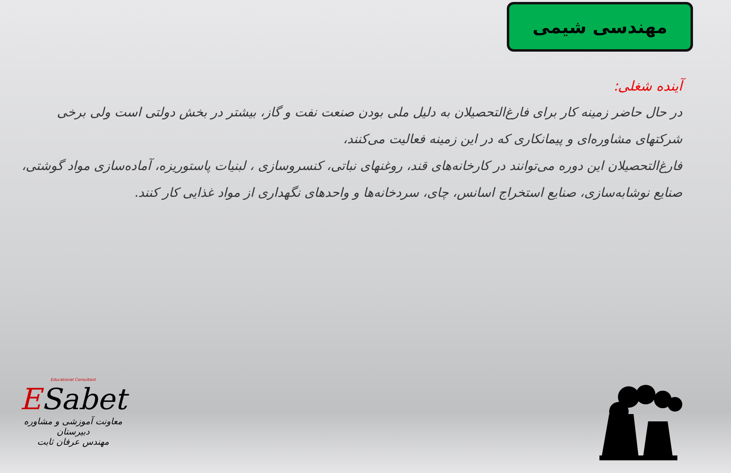مهندسی شیمی
آینده شغلی:
در حال حاضر زمینه کار برای فارغ‌التحصیلان به دلیل ملی بودن صنعت نفت و گاز، بیشتر در بخش دولتی است ولی برخی شرکتهای مشاوره‌ای و پیمانکاری که در این زمینه فعالیت می‌کنند،
فارغ‌التحصیلان این دوره می‌توانند در کارخانه‌های قند، روغنهای نباتی، کنسروسازی ، لبنیات پاستوریزه، آماده‌سازی مواد گوشتی، صنایع نوشابه‌سازی، صنایع استخراج اسانس، چای، سردخانه‌ها و واحدهای نگهداری از مواد غذایی کار کنند.
Educational Consultant
ESabet
معاونت آموزشی و مشاوره دبیرستان
مهندس عرفان ثابت